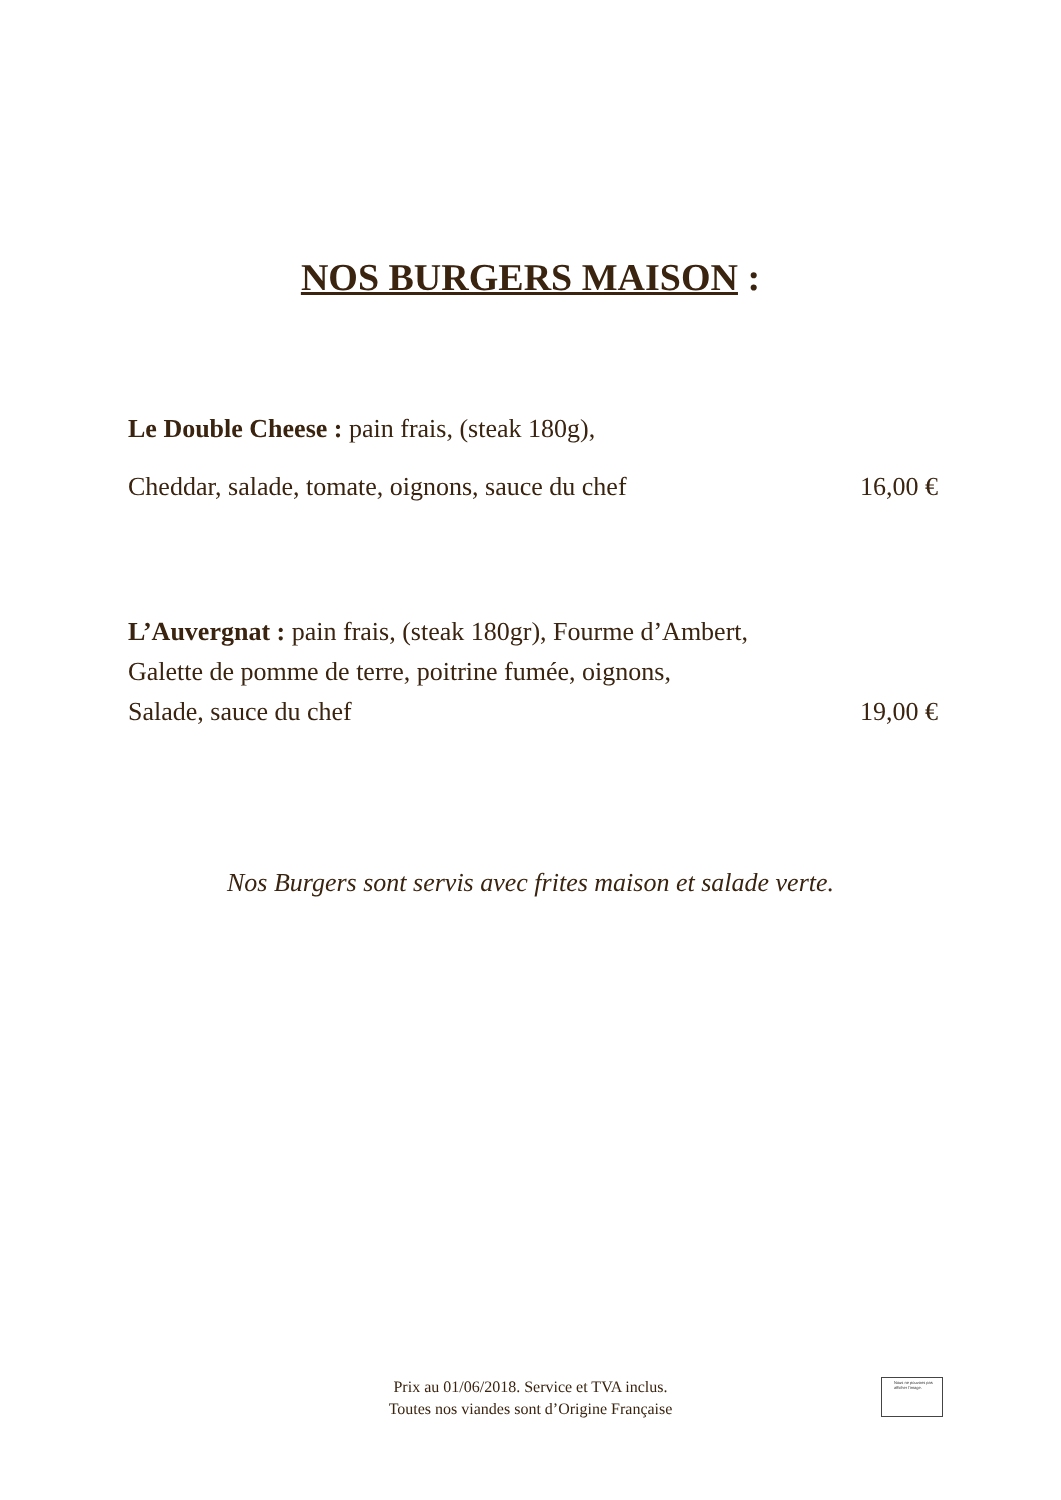NOS BURGERS MAISON :
Le Double Cheese : pain frais, (steak 180g),
Cheddar, salade, tomate, oignons, sauce du chef 16,00 €
L’Auvergnat : pain frais, (steak 180gr), Fourme d’Ambert,
Galette de pomme de terre, poitrine fumée, oignons,
Salade, sauce du chef 19,00 €
Nos Burgers sont servis avec frites maison et salade verte.
Prix au 01/06/2018. Service et TVA inclus.
Toutes nos viandes sont d’Origine Française
Nous ne pouvons pas afficher l'image.